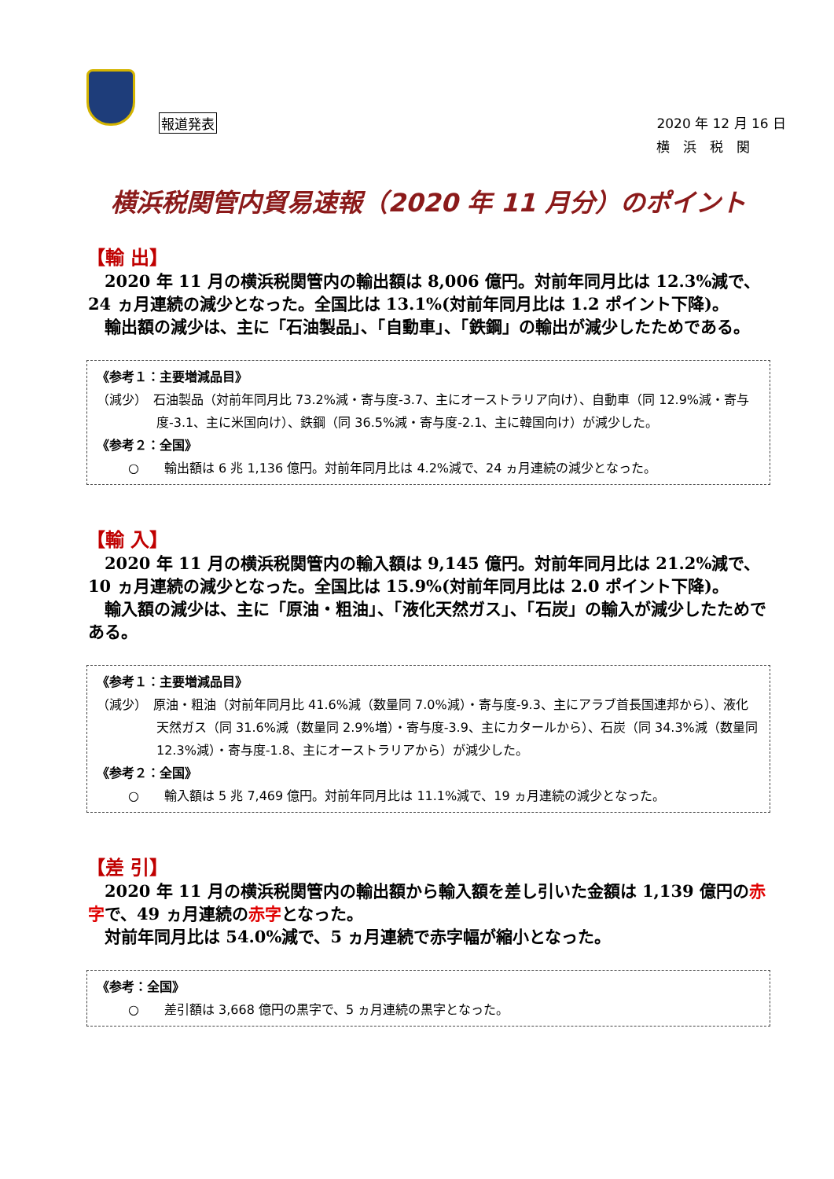報道発表
2020 年 12 月 16 日
横　浜　税　関
横浜税関管内貿易速報（2020 年 11 月分）のポイント
【輸 出】
　2020 年 11 月の横浜税関管内の輸出額は 8,006 億円。対前年同月比は 12.3%減で、24 ヵ月連続の減少となった。全国比は 13.1%(対前年同月比は 1.2 ポイント下降)。
　輸出額の減少は、主に「石油製品」、「自動車」、「鉄鋼」の輸出が減少したためである。
《参考１：主要増減品目》
（減少）　石油製品（対前年同月比 73.2%減・寄与度-3.7、主にオーストラリア向け）、自動車（同 12.9%減・寄与度-3.1、主に米国向け）、鉄鋼（同 36.5%減・寄与度-2.1、主に韓国向け）が減少した。
《参考２：全国》
○　　輸出額は 6 兆 1,136 億円。対前年同月比は 4.2%減で、24 ヵ月連続の減少となった。
【輸 入】
　2020 年 11 月の横浜税関管内の輸入額は 9,145 億円。対前年同月比は 21.2%減で、10 ヵ月連続の減少となった。全国比は 15.9%(対前年同月比は 2.0 ポイント下降)。
　輸入額の減少は、主に「原油・粗油」、「液化天然ガス」、「石炭」の輸入が減少したためである。
《参考１：主要増減品目》
（減少）　原油・粗油（対前年同月比 41.6%減（数量同 7.0%減）・寄与度-9.3、主にアラブ首長国連邦から）、液化天然ガス（同 31.6%減（数量同 2.9%増）・寄与度-3.9、主にカタールから）、石炭（同 34.3%減（数量同 12.3%減）・寄与度-1.8、主にオーストラリアから）が減少した。
《参考２：全国》
○　　輸入額は 5 兆 7,469 億円。対前年同月比は 11.1%減で、19 ヵ月連続の減少となった。
【差 引】
　2020 年 11 月の横浜税関管内の輸出額から輸入額を差し引いた金額は 1,139 億円の赤字で、49 ヵ月連続の赤字となった。
　対前年同月比は 54.0%減で、5 ヵ月連続で赤字幅が縮小となった。
《参考：全国》
○　　差引額は 3,668 億円の黒字で、5 ヵ月連続の黒字となった。